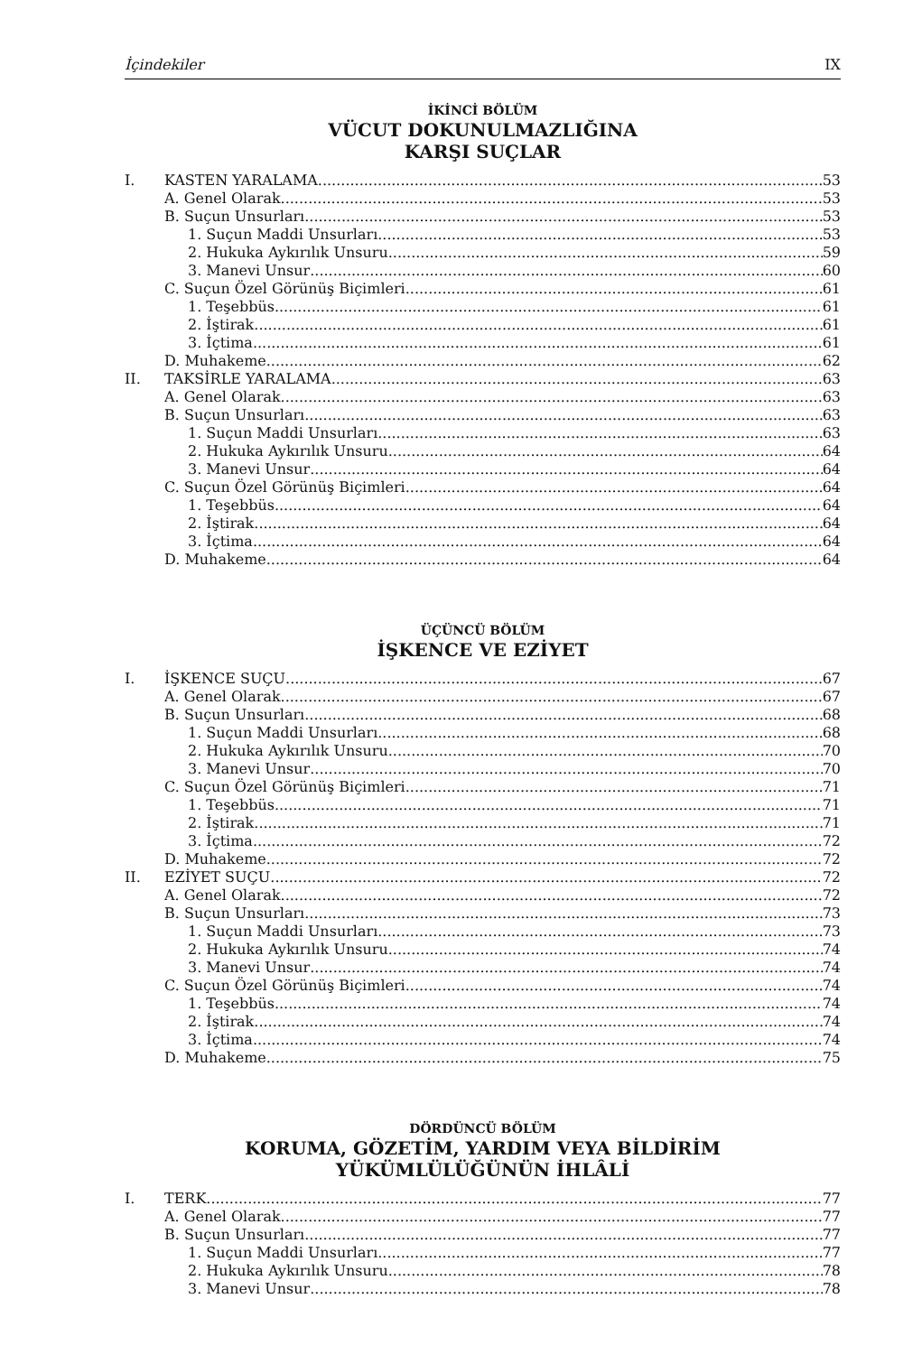İçindekiler IX
İKİNCİ BÖLÜM
VÜCUT DOKUNULMAZLIĞINA
KARŞI SUÇLAR
I. KASTEN YARALAMA 53
A. Genel Olarak 53
B. Suçun Unsurları 53
1. Suçun Maddi Unsurları 53
2. Hukuka Aykırılık Unsuru 59
3. Manevi Unsur 60
C. Suçun Özel Görünüş Biçimleri 61
1. Teşebbüs 61
2. İştirak 61
3. İçtima 61
D. Muhakeme 62
II. TAKSİRLE YARALAMA 63
A. Genel Olarak 63
B. Suçun Unsurları 63
1. Suçun Maddi Unsurları 63
2. Hukuka Aykırılık Unsuru 64
3. Manevi Unsur 64
C. Suçun Özel Görünüş Biçimleri 64
1. Teşebbüs 64
2. İştirak 64
3. İçtima 64
D. Muhakeme 64
ÜÇÜNCÜ BÖLÜM
İŞKENCE VE EZİYET
I. İŞKENCE SUÇU 67
A. Genel Olarak 67
B. Suçun Unsurları 68
1. Suçun Maddi Unsurları 68
2. Hukuka Aykırılık Unsuru 70
3. Manevi Unsur 70
C. Suçun Özel Görünüş Biçimleri 71
1. Teşebbüs 71
2. İştirak 71
3. İçtima 72
D. Muhakeme 72
II. EZİYET SUÇU 72
A. Genel Olarak 72
B. Suçun Unsurları 73
1. Suçun Maddi Unsurları 73
2. Hukuka Aykırılık Unsuru 74
3. Manevi Unsur 74
C. Suçun Özel Görünüş Biçimleri 74
1. Teşebbüs 74
2. İştirak 74
3. İçtima 74
D. Muhakeme 75
DÖRDÜNCÜ BÖLÜM
KORUMA, GÖZETİM, YARDIM VEYA BİLDİRİM
YÜKÜMLÜLÜĞÜNÜN İHLÂLİ
I. TERK 77
A. Genel Olarak 77
B. Suçun Unsurları 77
1. Suçun Maddi Unsurları 77
2. Hukuka Aykırılık Unsuru 78
3. Manevi Unsur 78